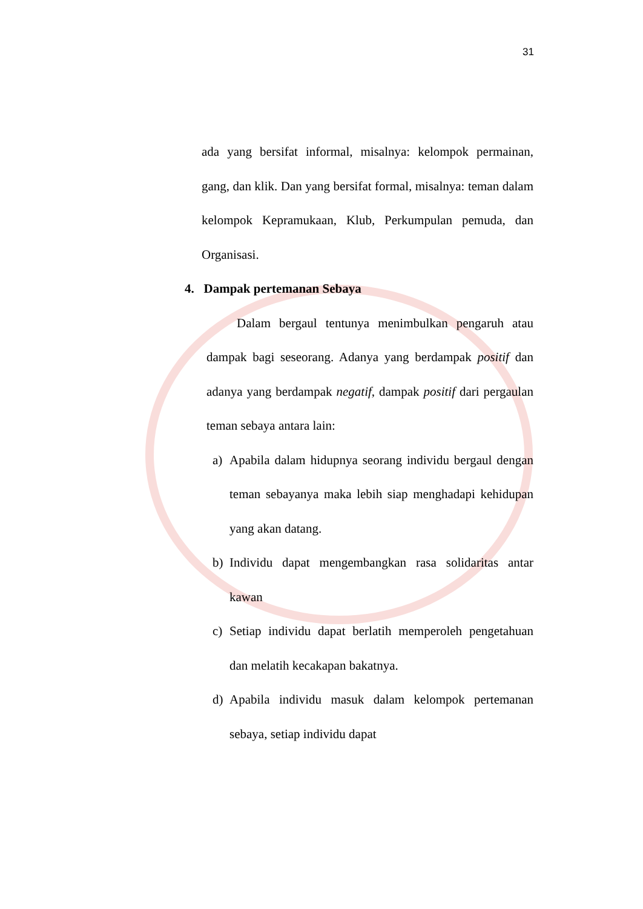31
ada yang bersifat informal, misalnya: kelompok permainan, gang, dan klik. Dan yang bersifat formal, misalnya: teman dalam kelompok Kepramukaan, Klub, Perkumpulan pemuda, dan Organisasi.
4. Dampak pertemanan Sebaya
Dalam bergaul tentunya menimbulkan pengaruh atau dampak bagi seseorang. Adanya yang berdampak positif dan adanya yang berdampak negatif, dampak positif dari pergaulan teman sebaya antara lain:
a) Apabila dalam hidupnya seorang individu bergaul dengan teman sebayanya maka lebih siap menghadapi kehidupan yang akan datang.
b) Individu dapat mengembangkan rasa solidaritas antar kawan
c) Setiap individu dapat berlatih memperoleh pengetahuan dan melatih kecakapan bakatnya.
d) Apabila individu masuk dalam kelompok pertemanan sebaya, setiap individu dapat